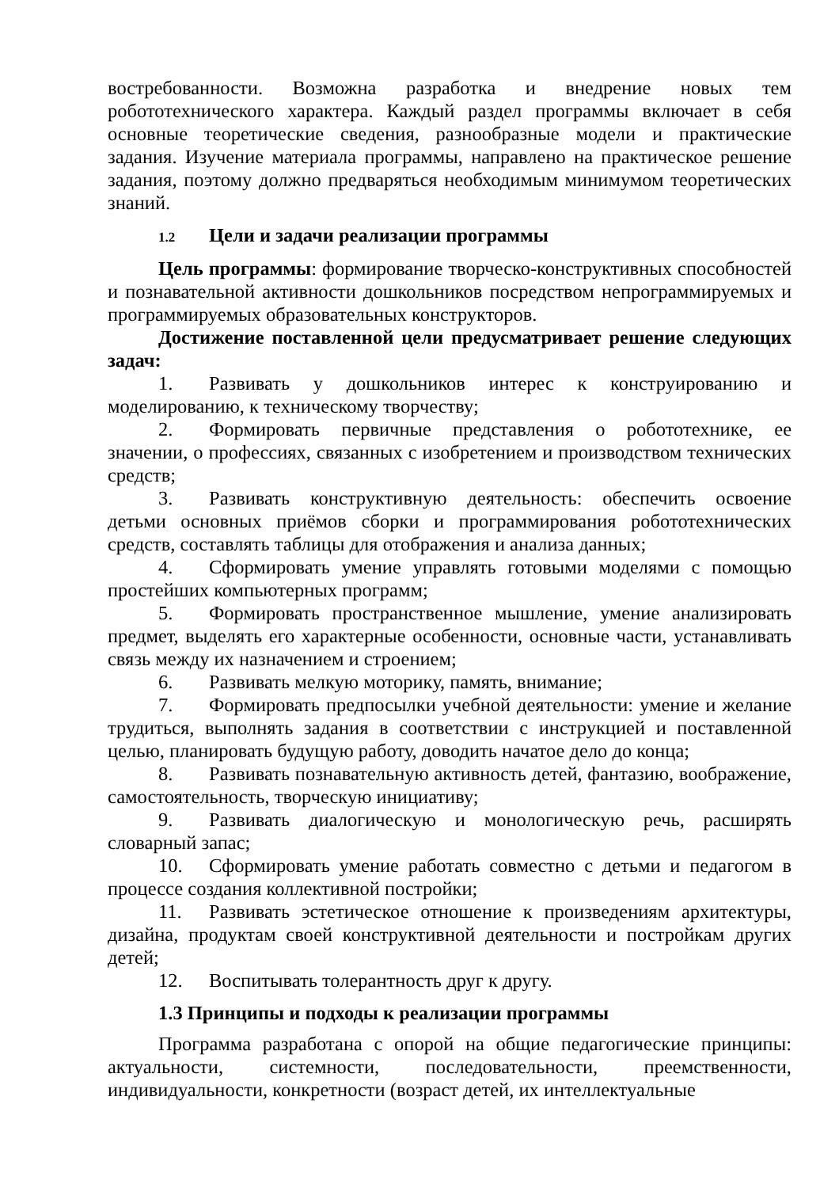востребованности. Возможна разработка и внедрение новых тем робототехнического характера. Каждый раздел программы включает в себя основные теоретические сведения, разнообразные модели и практические задания. Изучение материала программы, направлено на практическое решение задания, поэтому должно предваряться необходимым минимумом теоретических знаний.
1.2 Цели и задачи реализации программы
Цель программы: формирование творческо-конструктивных способностей и познавательной активности дошкольников посредством непрограммируемых и программируемых образовательных конструкторов.
Достижение поставленной цели предусматривает решение следующих задач:
1. Развивать у дошкольников интерес к конструированию и моделированию, к техническому творчеству;
2. Формировать первичные представления о робототехнике, ее значении, о профессиях, связанных с изобретением и производством технических средств;
3. Развивать конструктивную деятельность: обеспечить освоение детьми основных приёмов сборки и программирования робототехнических средств, составлять таблицы для отображения и анализа данных;
4. Сформировать умение управлять готовыми моделями с помощью простейших компьютерных программ;
5. Формировать пространственное мышление, умение анализировать предмет, выделять его характерные особенности, основные части, устанавливать связь между их назначением и строением;
6. Развивать мелкую моторику, память, внимание;
7. Формировать предпосылки учебной деятельности: умение и желание трудиться, выполнять задания в соответствии с инструкцией и поставленной целью, планировать будущую работу, доводить начатое дело до конца;
8. Развивать познавательную активность детей, фантазию, воображение, самостоятельность, творческую инициативу;
9. Развивать диалогическую и монологическую речь, расширять словарный запас;
10. Сформировать умение работать совместно с детьми и педагогом в процессе создания коллективной постройки;
11. Развивать эстетическое отношение к произведениям архитектуры, дизайна, продуктам своей конструктивной деятельности и постройкам других детей;
12. Воспитывать толерантность друг к другу.
1.3 Принципы и подходы к реализации программы
Программа разработана с опорой на общие педагогические принципы: актуальности, системности, последовательности, преемственности, индивидуальности, конкретности (возраст детей, их интеллектуальные